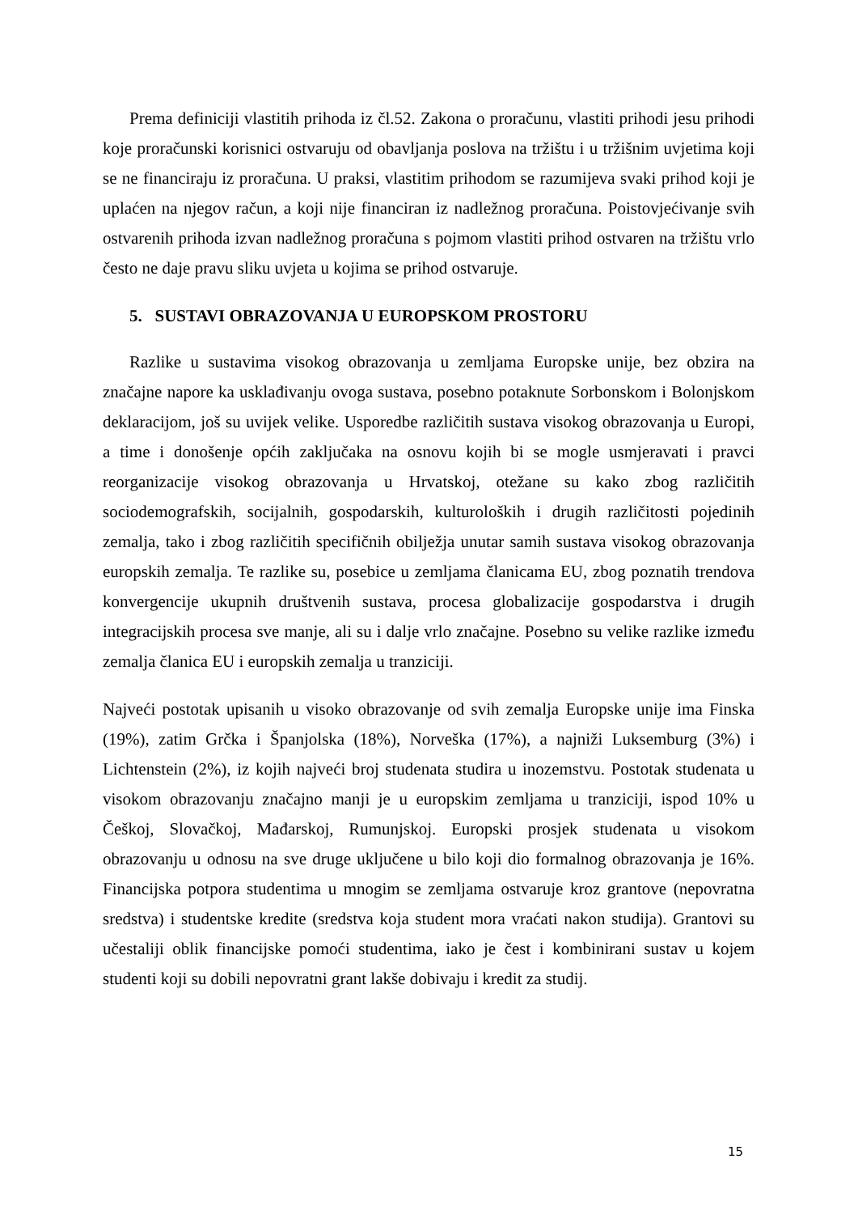Prema definiciji vlastitih prihoda iz čl.52. Zakona o proračunu, vlastiti prihodi jesu prihodi koje proračunski korisnici ostvaruju od obavljanja poslova na tržištu i u tržišnim uvjetima koji se ne financiraju iz proračuna. U praksi, vlastitim prihodom se razumijeva svaki prihod koji je uplaćen na njegov račun, a koji nije financiran iz nadležnog proračuna. Poistovjećivanje svih ostvarenih prihoda izvan nadležnog proračuna s pojmom vlastiti prihod ostvaren na tržištu vrlo često ne daje pravu sliku uvjeta u kojima se prihod ostvaruje.
5. SUSTAVI OBRAZOVANJA U EUROPSKOM PROSTORU
Razlike u sustavima visokog obrazovanja u zemljama Europske unije, bez obzira na značajne napore ka usklađivanju ovoga sustava, posebno potaknute Sorbonskom i Bolonjskom deklaracijom, još su uvijek velike. Usporedbe različitih sustava visokog obrazovanja u Europi, a time i donošenje općih zaključaka na osnovu kojih bi se mogle usmjeravati i pravci reorganizacije visokog obrazovanja u Hrvatskoj, otežane su kako zbog različitih sociodemografskih, socijalnih, gospodarskih, kulturoloških i drugih različitosti pojedinih zemalja, tako i zbog različitih specifičnih obilježja unutar samih sustava visokog obrazovanja europskih zemalja. Te razlike su, posebice u zemljama članicama EU, zbog poznatih trendova konvergencije ukupnih društvenih sustava, procesa globalizacije gospodarstva i drugih integracijskih procesa sve manje, ali su i dalje vrlo značajne. Posebno su velike razlike između zemalja članica EU i europskih zemalja u tranziciji.
Najveći postotak upisanih u visoko obrazovanje od svih zemalja Europske unije ima Finska (19%), zatim Grčka i Španjolska (18%), Norveška (17%), a najniži Luksemburg (3%) i Lichtenstein (2%), iz kojih najveći broj studenata studira u inozemstvu. Postotak studenata u visokom obrazovanju značajno manji je u europskim zemljama u tranziciji, ispod 10% u Češkoj, Slovačkoj, Mađarskoj, Rumunjskoj. Europski prosjek studenata u visokom obrazovanju u odnosu na sve druge uključene u bilo koji dio formalnog obrazovanja je 16%. Financijska potpora studentima u mnogim se zemljama ostvaruje kroz grantove (nepovratna sredstva) i studentske kredite (sredstva koja student mora vraćati nakon studija). Grantovi su učestaliji oblik financijske pomoći studentima, iako je čest i kombinirani sustav u kojem studenti koji su dobili nepovratni grant lakše dobivaju i kredit za studij.
15